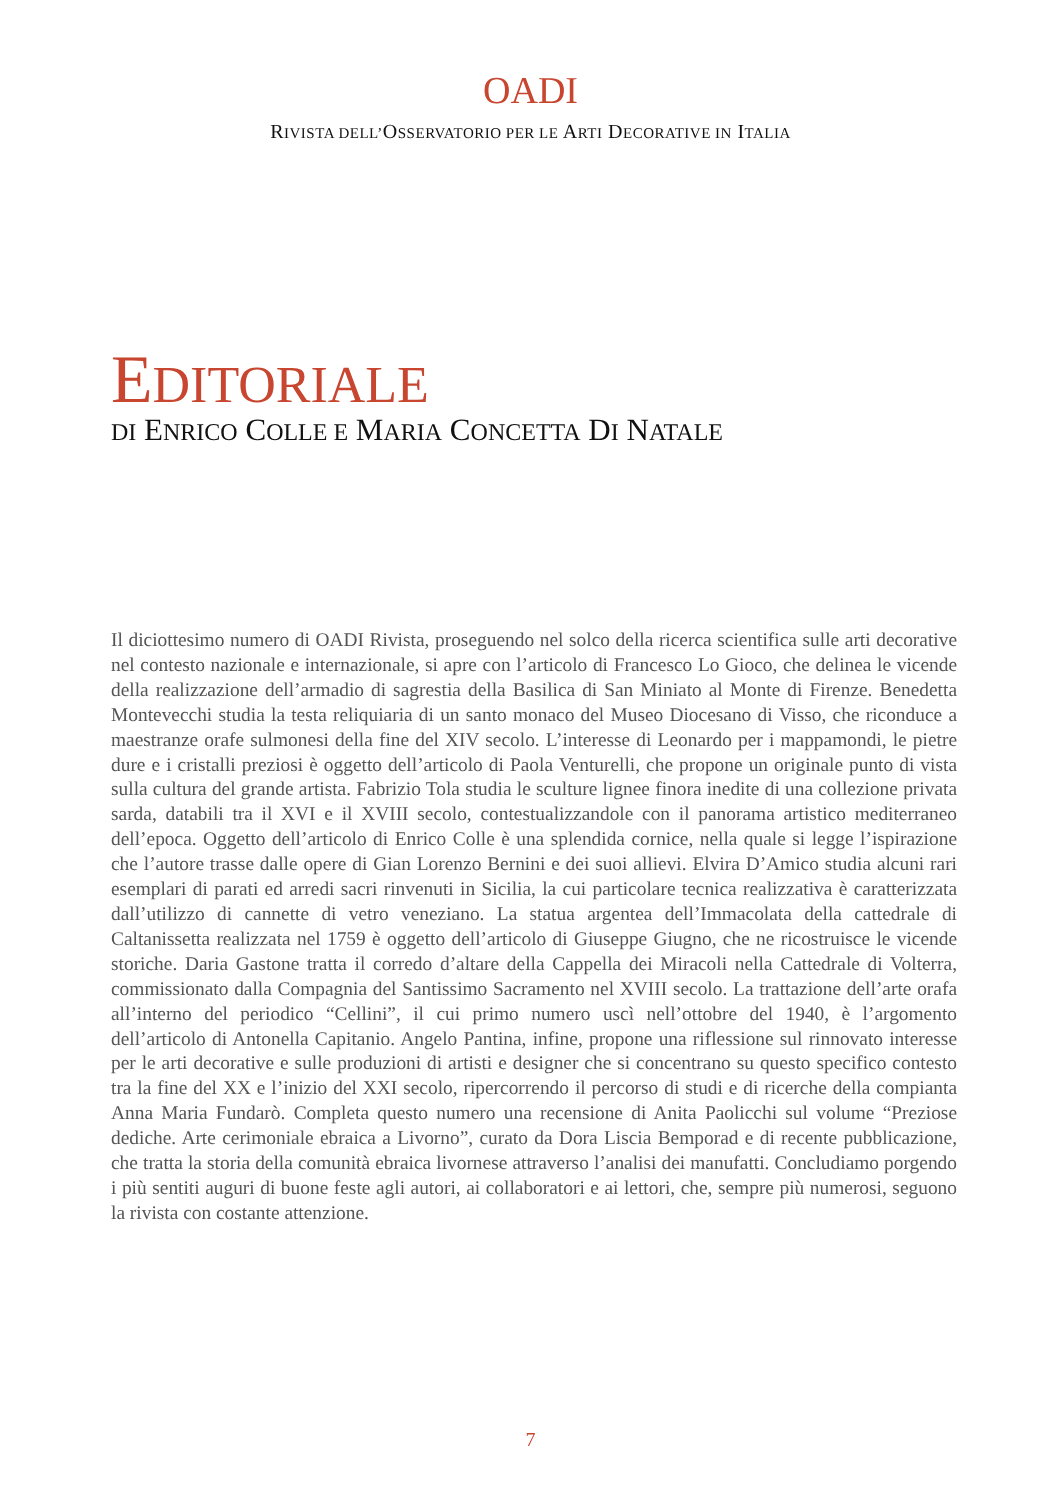OADI
RIVISTA DELL’OSSERVATORIO PER LE ARTI DECORATIVE IN ITALIA
EDITORIALE
DI ENRICO COLLE E MARIA CONCETTA DI NATALE
Il diciottesimo numero di OADI Rivista, proseguendo nel solco della ricerca scientifica sulle arti decorative nel contesto nazionale e internazionale, si apre con l’articolo di Francesco Lo Gioco, che delinea le vicende della realizzazione dell’armadio di sagrestia della Basilica di San Miniato al Monte di Firenze. Benedetta Montevecchi studia la testa reliquiaria di un santo monaco del Museo Diocesano di Visso, che riconduce a maestranze orafe sulmonesi della fine del XIV secolo. L’interesse di Leonardo per i mappamondi, le pietre dure e i cristalli preziosi è oggetto dell’articolo di Paola Venturelli, che propone un originale punto di vista sulla cultura del grande artista. Fabrizio Tola studia le sculture lignee finora inedite di una collezione privata sarda, databili tra il XVI e il XVIII secolo, contestualizzandole con il panorama artistico mediterraneo dell’epoca. Oggetto dell’articolo di Enrico Colle è una splendida cornice, nella quale si legge l’ispirazione che l’autore trasse dalle opere di Gian Lorenzo Bernini e dei suoi allievi. Elvira D’Amico studia alcuni rari esemplari di parati ed arredi sacri rinvenuti in Sicilia, la cui particolare tecnica realizzativa è caratterizzata dall’utilizzo di cannette di vetro veneziano. La statua argentea dell’Immacolata della cattedrale di Caltanissetta realizzata nel 1759 è oggetto dell’articolo di Giuseppe Giugno, che ne ricostruisce le vicende storiche. Daria Gastone tratta il corredo d’altare della Cappella dei Miracoli nella Cattedrale di Volterra, commissionato dalla Compagnia del Santissimo Sacramento nel XVIII secolo. La trattazione dell’arte orafa all’interno del periodico “Cellini”, il cui primo numero uscì nell’ottobre del 1940, è l’argomento dell’articolo di Antonella Capitanio. Angelo Pantina, infine, propone una riflessione sul rinnovato interesse per le arti decorative e sulle produzioni di artisti e designer che si concentrano su questo specifico contesto tra la fine del XX e l’inizio del XXI secolo, ripercorrendo il percorso di studi e di ricerche della compianta Anna Maria Fundarò. Completa questo numero una recensione di Anita Paolicchi sul volume “Preziose dediche. Arte cerimoniale ebraica a Livorno”, curato da Dora Liscia Bemporad e di recente pubblicazione, che tratta la storia della comunità ebraica livornese attraverso l’analisi dei manufatti. Concludiamo porgendo i più sentiti auguri di buone feste agli autori, ai collaboratori e ai lettori, che, sempre più numerosi, seguono la rivista con costante attenzione.
7